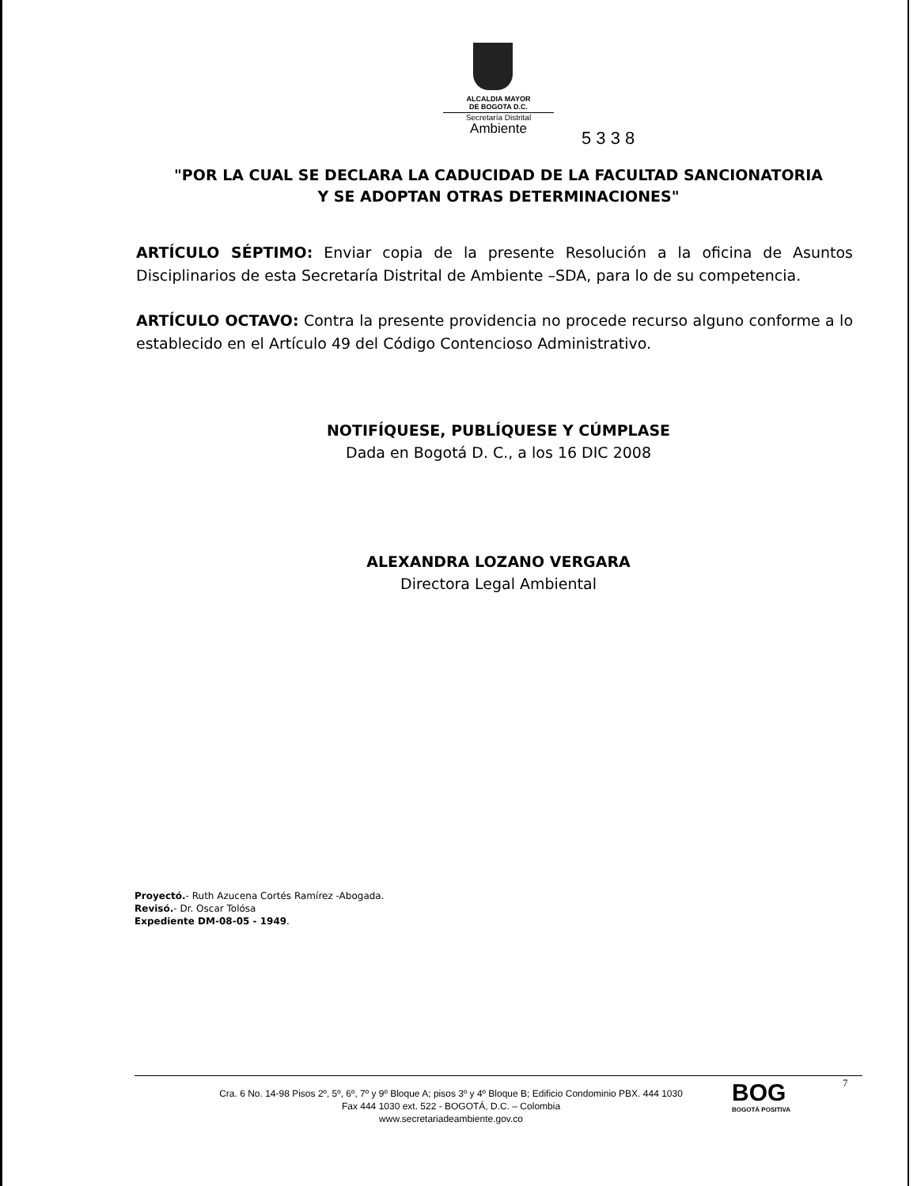ALCALDIA MAYOR
DE BOGOTA D.C.
Secretaría Distrital
Ambiente
5 3 3 8
"POR LA CUAL SE DECLARA LA CADUCIDAD DE LA FACULTAD SANCIONATORIA
Y SE ADOPTAN OTRAS DETERMINACIONES"
ARTÍCULO SÉPTIMO: Enviar copia de la presente Resolución a la oficina de Asuntos Disciplinarios de esta Secretaría Distrital de Ambiente –SDA, para lo de su competencia.
ARTÍCULO OCTAVO: Contra la presente providencia no procede recurso alguno conforme a lo establecido en el Artículo 49 del Código Contencioso Administrativo.
NOTIFÍQUESE, PUBLÍQUESE Y CÚMPLASE
Dada en Bogotá D. C., a los 16 DIC 2008
ALEXANDRA LOZANO VERGARA
Directora Legal Ambiental
Proyectó.- Ruth Azucena Cortés Ramírez -Abogada.
Revisó.- Dr. Oscar Tolósa
Expediente DM-08-05 - 1949.
7
Cra. 6 No. 14-98 Pisos 2º, 5º, 6º, 7º y 9º Bloque A; pisos 3º y 4º Bloque B; Edificio Condominio PBX. 444 1030
Fax 444 1030 ext. 522 - BOGOTÁ, D.C. – Colombia
www.secretariadeambiente.gov.co
BOG
BOGOTÁ POSITIVA